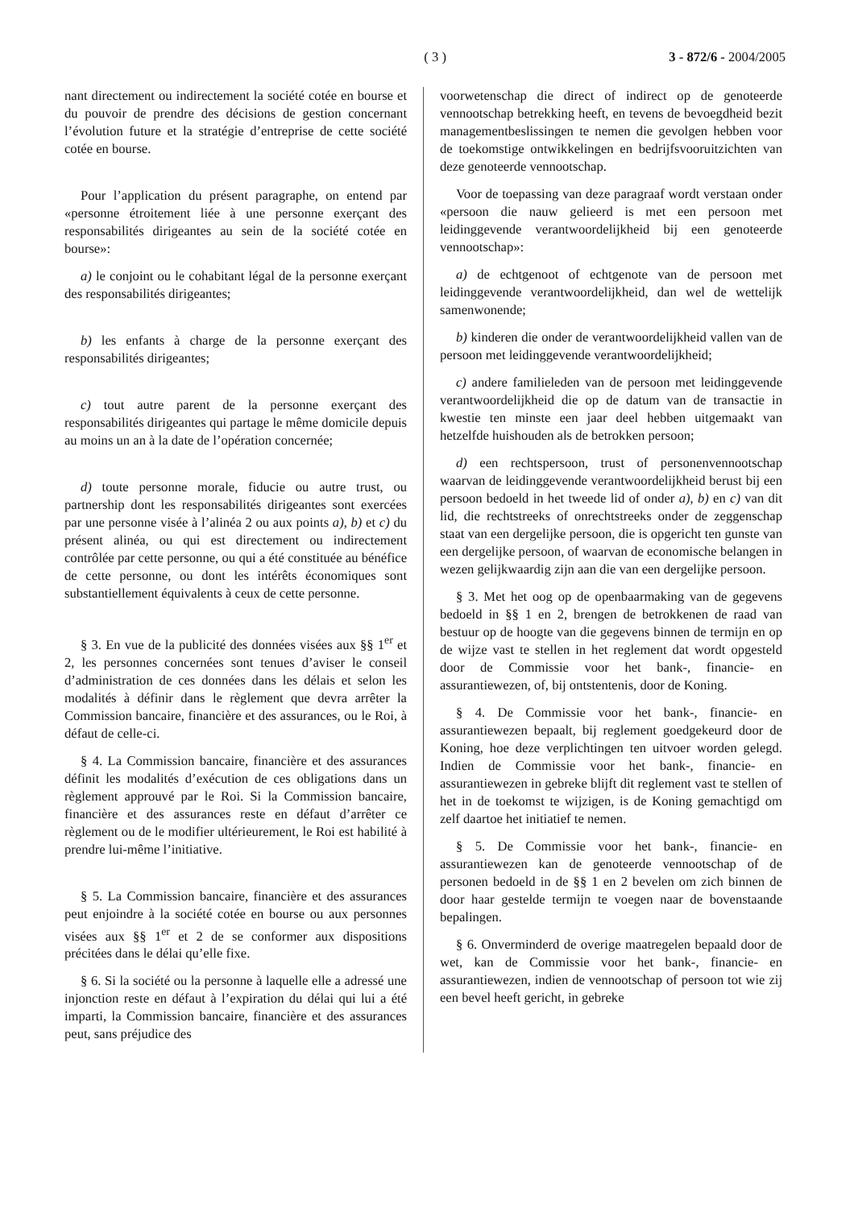( 3 ) 3 - 872/6 - 2004/2005
nant directement ou indirectement la société cotée en bourse et du pouvoir de prendre des décisions de gestion concernant l’évolution future et la stratégie d’entreprise de cette société cotée en bourse.
Pour l’application du présent paragraphe, on entend par «personne étroitement liée à une personne exerçant des responsabilités dirigeantes au sein de la société cotée en bourse»:
a) le conjoint ou le cohabitant légal de la personne exerçant des responsabilités dirigeantes;
b) les enfants à charge de la personne exerçant des responsabilités dirigeantes;
c) tout autre parent de la personne exerçant des responsabilités dirigeantes qui partage le même domicile depuis au moins un an à la date de l’opération concernée;
d) toute personne morale, fiducie ou autre trust, ou partnership dont les responsabilités dirigeantes sont exercées par une personne visée à l’alinéa 2 ou aux points a), b) et c) du présent alinéa, ou qui est directement ou indirectement contrôlée par cette personne, ou qui a été constituée au bénéfice de cette personne, ou dont les intérêts économiques sont substantiellement équivalents à ceux de cette personne.
§ 3. En vue de la publicité des données visées aux §§ 1<sup>er</sup> et 2, les personnes concernées sont tenues d’aviser le conseil d’administration de ces données dans les délais et selon les modalités à définir dans le règlement que devra arrêter la Commission bancaire, financière et des assurances, ou le Roi, à défaut de celle-ci.
§ 4. La Commission bancaire, financière et des assurances définit les modalités d’exécution de ces obligations dans un règlement approuvé par le Roi. Si la Commission bancaire, financière et des assurances reste en défaut d’arrêter ce règlement ou de le modifier ultérieurement, le Roi est habilité à prendre lui-même l’initiative.
§ 5. La Commission bancaire, financière et des assurances peut enjoindre à la société cotée en bourse ou aux personnes visées aux §§ 1<sup>er</sup> et 2 de se conformer aux dispositions précitées dans le délai qu’elle fixe.
§ 6. Si la société ou la personne à laquelle elle a adressé une injonction reste en défaut à l’expiration du délai qui lui a été imparti, la Commission bancaire, financière et des assurances peut, sans préjudice des
voorwetenschap die direct of indirect op de genoteerde vennootschap betrekking heeft, en tevens de bevoegdheid bezit managementbeslissingen te nemen die gevolgen hebben voor de toekomstige ontwikkelingen en bedrijfsvooruitzichten van deze genoteerde vennootschap.
Voor de toepassing van deze paragraaf wordt verstaan onder «persoon die nauw gelieerd is met een persoon met leidinggevende verantwoordelijkheid bij een genoteerde vennootschap»:
a) de echtgenoot of echtgenote van de persoon met leidinggevende verantwoordelijkheid, dan wel de wettelijk samenwonende;
b) kinderen die onder de verantwoordelijkheid vallen van de persoon met leidinggevende verantwoordelijkheid;
c) andere familieleden van de persoon met leidinggevende verantwoordelijkheid die op de datum van de transactie in kwestie ten minste een jaar deel hebben uitgemaakt van hetzelfde huishouden als de betrokken persoon;
d) een rechtspersoon, trust of personenvennootschap waarvan de leidinggevende verantwoordelijkheid berust bij een persoon bedoeld in het tweede lid of onder a), b) en c) van dit lid, die rechtstreeks of onrechtstreeks onder de zeggenschap staat van een dergelijke persoon, die is opgericht ten gunste van een dergelijke persoon, of waarvan de economische belangen in wezen gelijkwaardig zijn aan die van een dergelijke persoon.
§ 3. Met het oog op de openbaarmaking van de gegevens bedoeld in §§ 1 en 2, brengen de betrokkenen de raad van bestuur op de hoogte van die gegevens binnen de termijn en op de wijze vast te stellen in het reglement dat wordt opgesteld door de Commissie voor het bank-, financie- en assurantiewezen, of, bij ontstentenis, door de Koning.
§ 4. De Commissie voor het bank-, financie- en assurantiewezen bepaalt, bij reglement goedgekeurd door de Koning, hoe deze verplichtingen ten uitvoer worden gelegd. Indien de Commissie voor het bank-, financie- en assurantiewezen in gebreke blijft dit reglement vast te stellen of het in de toekomst te wijzigen, is de Koning gemachtigd om zelf daartoe het initiatief te nemen.
§ 5. De Commissie voor het bank-, financie- en assurantiewezen kan de genoteerde vennootschap of de personen bedoeld in de §§ 1 en 2 bevelen om zich binnen de door haar gestelde termijn te voegen naar de bovenstaande bepalingen.
§ 6. Onverminderd de overige maatregelen bepaald door de wet, kan de Commissie voor het bank-, financie- en assurantiewezen, indien de vennootschap of persoon tot wie zij een bevel heeft gericht, in gebreke